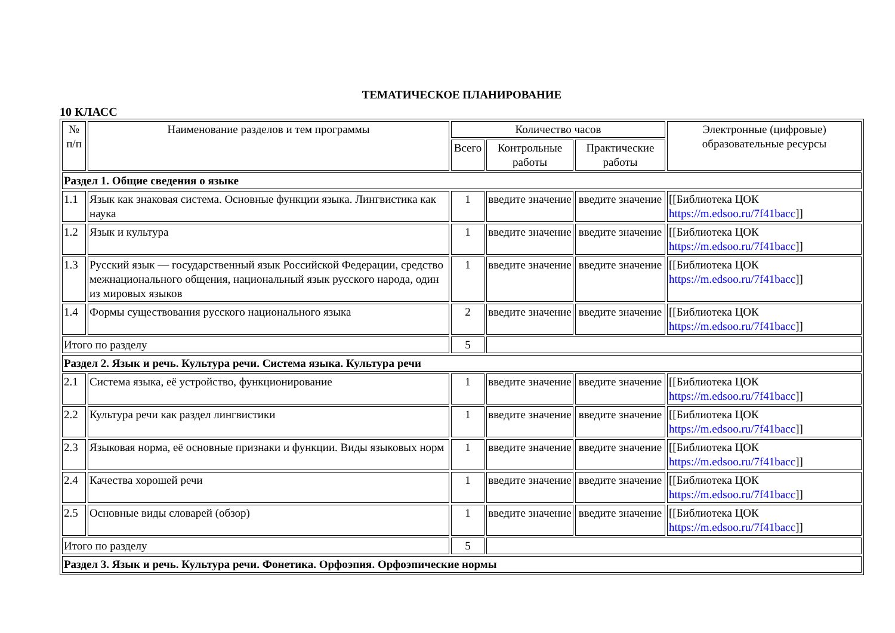ТЕМАТИЧЕСКОЕ ПЛАНИРОВАНИЕ
10 КЛАСС
| № п/п | Наименование разделов и тем программы | Количество часов | | | Электронные (цифровые) образовательные ресурсы |
| --- | --- | --- | --- | --- | --- |
| | | Всего | Контрольные работы | Практические работы | |
| Раздел 1. Общие сведения о языке | | | | | |
| 1.1 | Язык как знаковая система. Основные функции языка. Лингвистика как наука | 1 | введите значение | введите значение | [[Библиотека ЦОК https://m.edsoo.ru/7f41bacc ]] |
| 1.2 | Язык и культура | 1 | введите значение | введите значение | [[Библиотека ЦОК https://m.edsoo.ru/7f41bacc ]] |
| 1.3 | Русский язык — государственный язык Российской Федерации, средство межнационального общения, национальный язык русского народа, один из мировых языков | 1 | введите значение | введите значение | [[Библиотека ЦОК https://m.edsoo.ru/7f41bacc ]] |
| 1.4 | Формы существования русского национального языка | 2 | введите значение | введите значение | [[Библиотека ЦОК https://m.edsoo.ru/7f41bacc ]] |
| Итого по разделу | | 5 | | | |
| Раздел 2. Язык и речь. Культура речи. Система языка. Культура речи | | | | | |
| 2.1 | Система языка, её устройство, функционирование | 1 | введите значение | введите значение | [[Библиотека ЦОК https://m.edsoo.ru/7f41bacc ]] |
| 2.2 | Культура речи как раздел лингвистики | 1 | введите значение | введите значение | [[Библиотека ЦОК https://m.edsoo.ru/7f41bacc ]] |
| 2.3 | Языковая норма, её основные признаки и функции. Виды языковых норм | 1 | введите значение | введите значение | [[Библиотека ЦОК https://m.edsoo.ru/7f41bacc ]] |
| 2.4 | Качества хорошей речи | 1 | введите значение | введите значение | [[Библиотека ЦОК https://m.edsoo.ru/7f41bacc ]] |
| 2.5 | Основные виды словарей (обзор) | 1 | введите значение | введите значение | [[Библиотека ЦОК https://m.edsoo.ru/7f41bacc ]] |
| Итого по разделу | | 5 | | | |
| Раздел 3. Язык и речь. Культура речи. Фонетика. Орфоэпия. Орфоэпические нормы | | | | | |